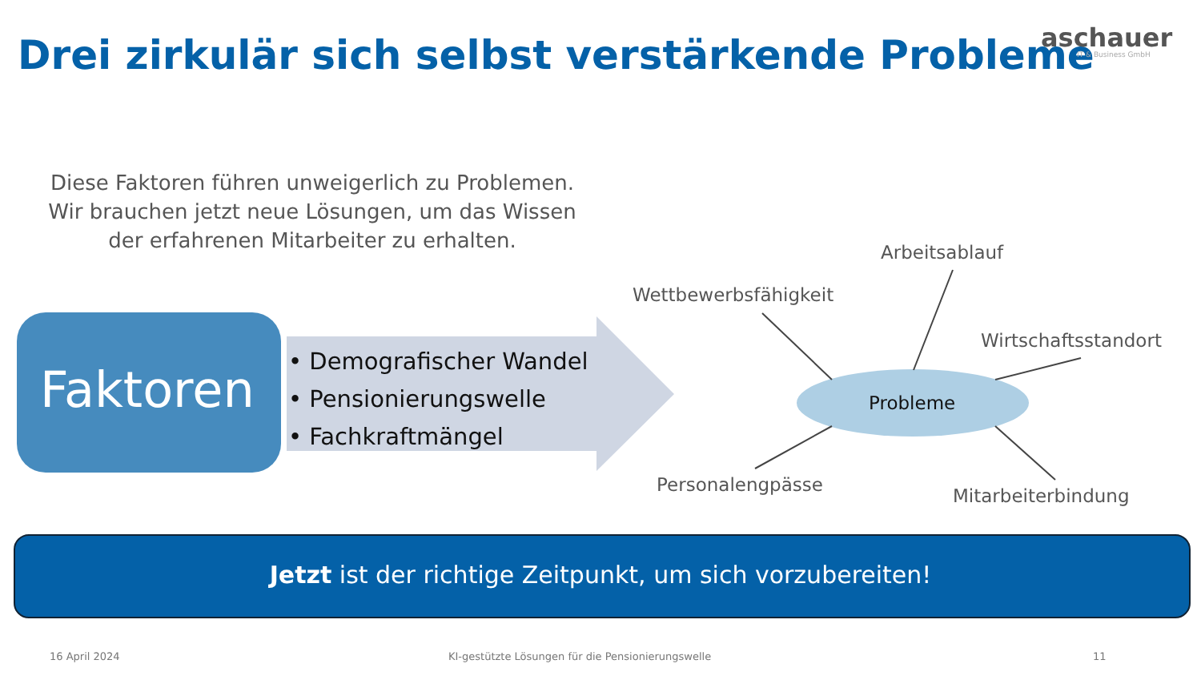Drei zirkulär sich selbst verstärkende Probleme
aschauer
IT & Business GmbH
Diese Faktoren führen unweigerlich zu Problemen. Wir brauchen jetzt neue Lösungen, um das Wissen der erfahrenen Mitarbeiter zu erhalten.
Faktoren
• Demografischer Wandel
• Pensionierungswelle
• Fachkraftmängel
Arbeitsablauf
Wettbewerbsfähigkeit
Wirtschaftsstandort
Probleme
Personalengpässe
Mitarbeiterbindung
Jetzt ist der richtige Zeitpunkt, um sich vorzubereiten!
16 April 2024 KI-gestützte Lösungen für die Pensionierungswelle 11